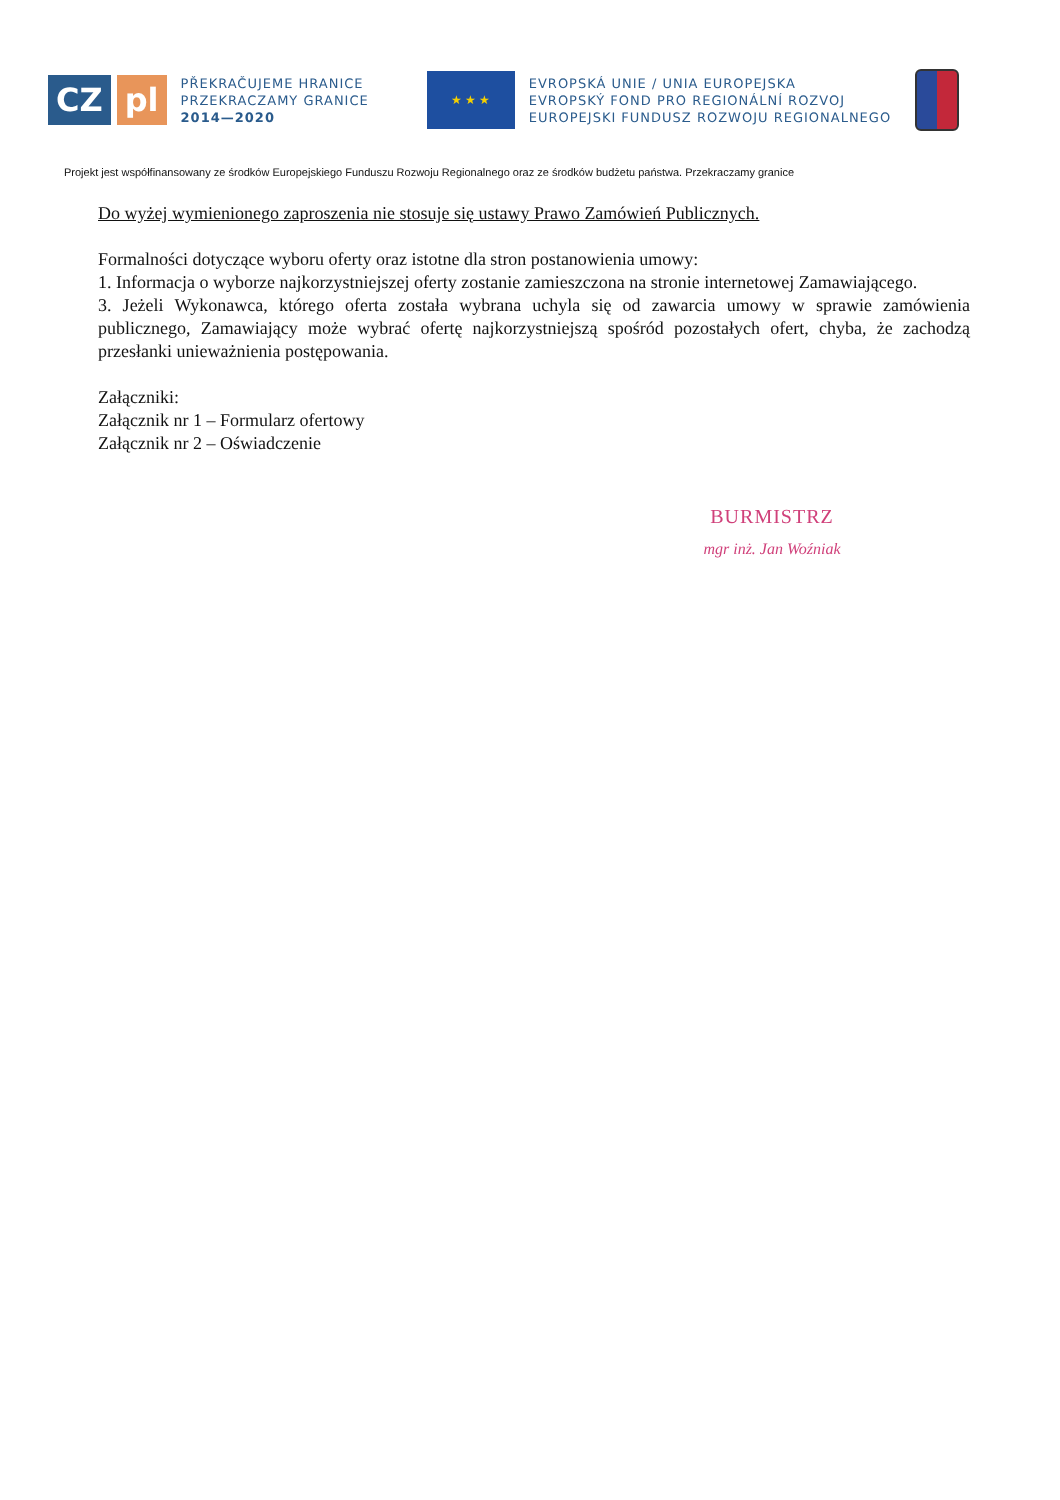CZ pl
PŘEKRAČUJEME HRANICE
PRZEKRACZAMY GRANICE
2014—2020
★ ★ ★
EVROPSKÁ UNIE / UNIA EUROPEJSKA
EVROPSKÝ FOND PRO REGIONÁLNÍ ROZVOJ
EUROPEJSKI FUNDUSZ ROZWOJU REGIONALNEGO
Projekt jest współfinansowany ze środków Europejskiego Funduszu Rozwoju Regionalnego oraz ze środków budżetu państwa. Przekraczamy granice
Do wyżej wymienionego zaproszenia nie stosuje się ustawy Prawo Zamówień Publicznych.
Formalności dotyczące wyboru oferty oraz istotne dla stron postanowienia umowy:
1. Informacja o wyborze najkorzystniejszej oferty zostanie zamieszczona na stronie internetowej Zamawiającego.
3. Jeżeli Wykonawca, którego oferta została wybrana uchyla się od zawarcia umowy w sprawie zamówienia publicznego, Zamawiający może wybrać ofertę najkorzystniejszą spośród pozostałych ofert, chyba, że zachodzą przesłanki unieważnienia postępowania.
Załączniki:
Załącznik nr 1 – Formularz ofertowy
Załącznik nr 2 – Oświadczenie
BURMISTRZ
mgr inż. Jan Woźniak